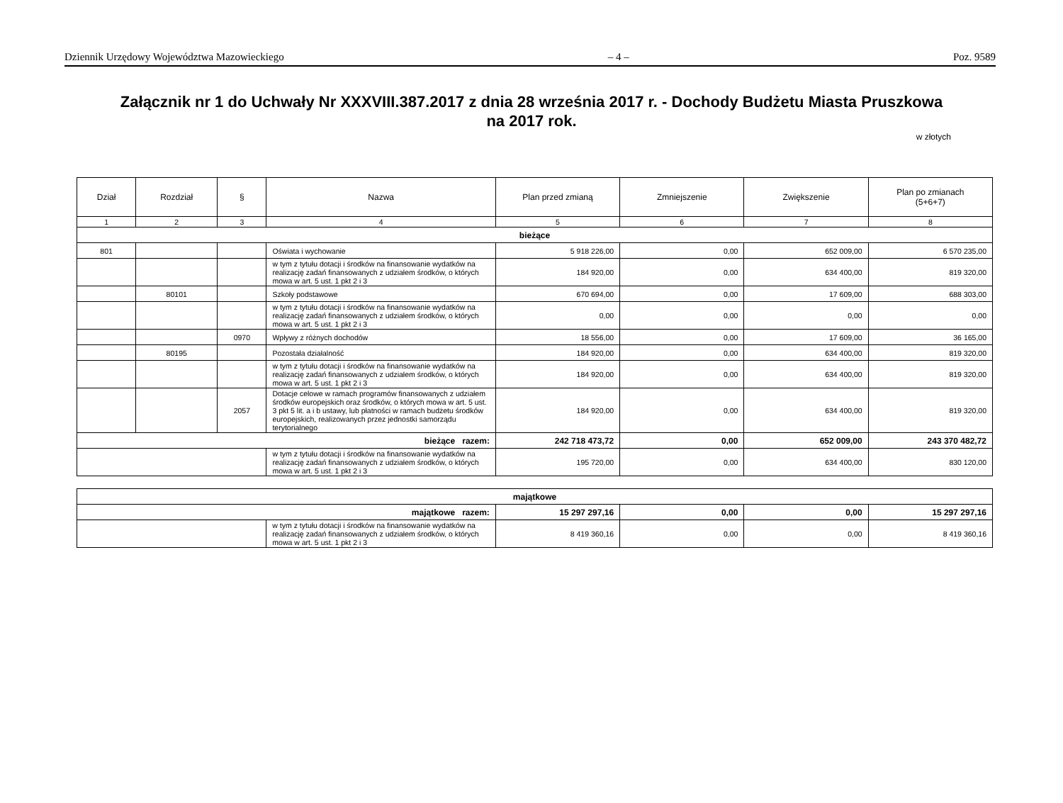Dziennik Urzędowy Województwa Mazowieckiego – 4 – Poz. 9589
Załącznik nr 1 do Uchwały Nr XXXVIII.387.2017 z dnia 28 września 2017 r. - Dochody Budżetu Miasta Pruszkowa
na 2017 rok.
w złotych
| Dział | Rozdział | § | Nazwa | Plan przed zmianą | Zmniejszenie | Zwiększenie | Plan po zmianach (5+6+7) |
| --- | --- | --- | --- | --- | --- | --- | --- |
| 1 | 2 | 3 | 4 | 5 | 6 | 7 | 8 |
| bieżące | | | | | | | |
| 801 | | | Oświata i wychowanie | 5 918 226,00 | 0,00 | 652 009,00 | 6 570 235,00 |
| | | | w tym z tytułu dotacji i środków na finansowanie wydatków na realizację zadań finansowanych z udziałem środków, o których mowa w art. 5 ust. 1 pkt 2 i 3 | 184 920,00 | 0,00 | 634 400,00 | 819 320,00 |
| | 80101 | | Szkoły podstawowe | 670 694,00 | 0,00 | 17 609,00 | 688 303,00 |
| | | | w tym z tytułu dotacji i środków na finansowanie wydatków na realizację zadań finansowanych z udziałem środków, o których mowa w art. 5 ust. 1 pkt 2 i 3 | 0,00 | 0,00 | 0,00 | 0,00 |
| | | 0970 | Wpływy z różnych dochodów | 18 556,00 | 0,00 | 17 609,00 | 36 165,00 |
| | 80195 | | Pozostała działalność | 184 920,00 | 0,00 | 634 400,00 | 819 320,00 |
| | | | w tym z tytułu dotacji i środków na finansowanie wydatków na realizację zadań finansowanych z udziałem środków, o których mowa w art. 5 ust. 1 pkt 2 i 3 | 184 920,00 | 0,00 | 634 400,00 | 819 320,00 |
| | | 2057 | Dotacje celowe w ramach programów finansowanych z udziałem środków europejskich oraz środków, o których mowa w art. 5 ust. 3 pkt 5 lit. a i b ustawy, lub płatności w ramach budżetu środków europejskich, realizowanych przez jednostki samorządu terytorialnego | 184 920,00 | 0,00 | 634 400,00 | 819 320,00 |
| bieżące razem: | | | | 242 718 473,72 | 0,00 | 652 009,00 | 243 370 482,72 |
| | | | w tym z tytułu dotacji i środków na finansowanie wydatków na realizację zadań finansowanych z udziałem środków, o których mowa w art. 5 ust. 1 pkt 2 i 3 | 195 720,00 | 0,00 | 634 400,00 | 830 120,00 |
| majątkowe | | | | | |
| majątkowe razem: | | 15 297 297,16 | 0,00 | 0,00 | 15 297 297,16 |
| | w tym z tytułu dotacji i środków na finansowanie wydatków na realizację zadań finansowanych z udziałem środków, o których mowa w art. 5 ust. 1 pkt 2 i 3 | 8 419 360,16 | 0,00 | 0,00 | 8 419 360,16 |